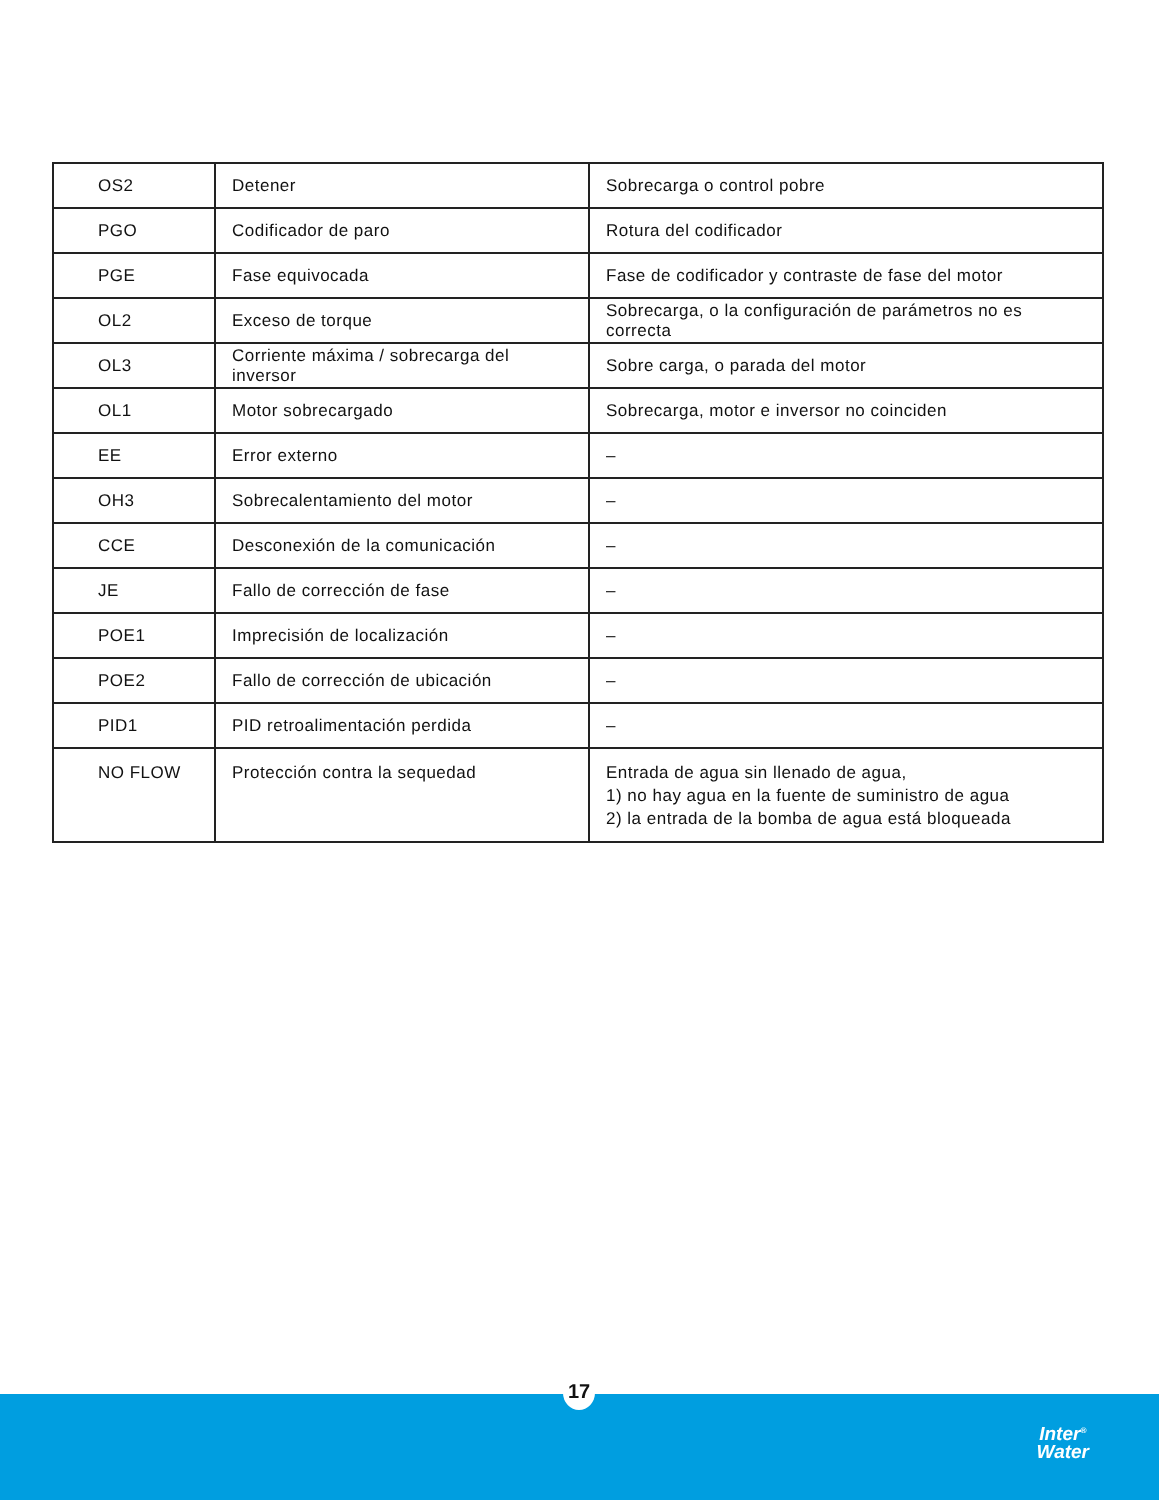| OS2 | Detener | Sobrecarga o control pobre |
| PGO | Codificador de paro | Rotura del codificador |
| PGE | Fase equivocada | Fase de codificador y contraste de fase del motor |
| OL2 | Exceso de torque | Sobrecarga, o la configuración de parámetros no es correcta |
| OL3 | Corriente máxima / sobrecarga del inversor | Sobre carga, o parada del motor |
| OL1 | Motor sobrecargado | Sobrecarga, motor e inversor no coinciden |
| EE | Error externo | – |
| OH3 | Sobrecalentamiento del motor | – |
| CCE | Desconexión de la comunicación | – |
| JE | Fallo de corrección de fase | – |
| POE1 | Imprecisión de localización | – |
| POE2 | Fallo de corrección de ubicación | – |
| PID1 | PID retroalimentación perdida | – |
| NO FLOW | Protección contra la sequedad | Entrada de agua sin llenado de agua, 1) no hay agua en la fuente de suministro de agua 2) la entrada de la bomba de agua está bloqueada |
17
Inter<sup>®</sup>
Water